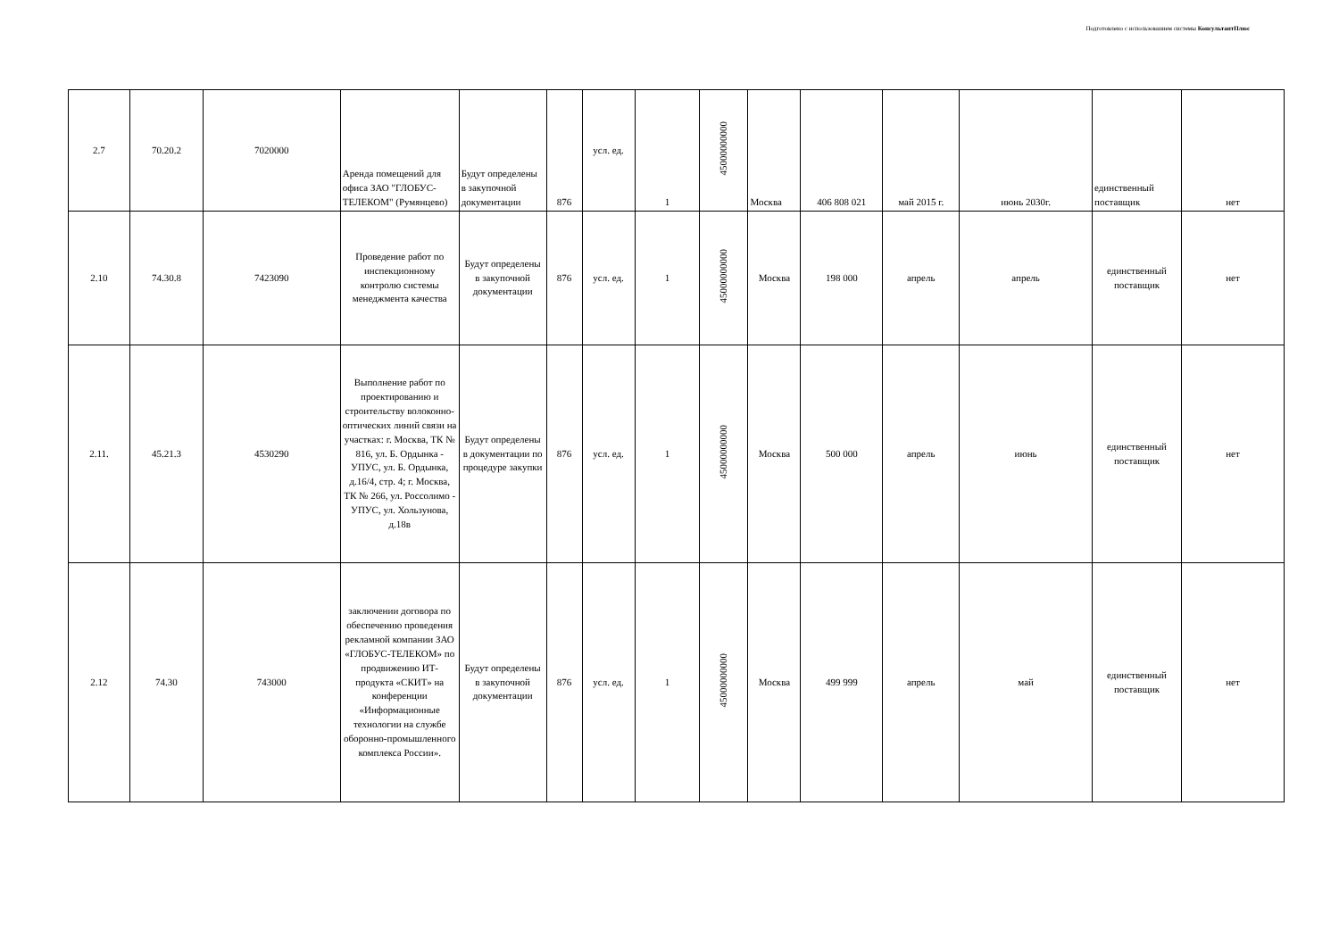Подготовлено с использованием системы КонсультантПлюс
| 2.7 | 70.20.2 | 7020000 | Аренда помещений для офиса ЗАО "ГЛОБУС-ТЕЛЕКОМ" (Румянцево) | Будут определены в закупочной документации | 876 | усл. ед. | 1 | 45000000000 | Москва | 406 808 021 | май 2015 г. | июнь 2030г. | единственный поставщик | нет |
| 2.10 | 74.30.8 | 7423090 | Проведение работ по инспекционному контролю системы менеджмента качества | Будут определены в закупочной документации | 876 | усл. ед. | 1 | 45000000000 | Москва | 198 000 | апрель | апрель | единственный поставщик | нет |
| 2.11. | 45.21.3 | 4530290 | Выполнение работ по проектированию и строительству волоконно-оптических линий связи на участках: г. Москва, ТК № 816, ул. Б. Ордынка - УПУС, ул. Б. Ордынка, д.16/4, стр. 4; г. Москва, ТК № 266, ул. Россолимо - УПУС, ул. Хользунова, д.18в | Будут определены в документации по процедуре закупки | 876 | усл. ед. | 1 | 45000000000 | Москва | 500 000 | апрель | июнь | единственный поставщик | нет |
| 2.12 | 74.30 | 743000 | заключении договора по обеспечению проведения рекламной компании ЗАО «ГЛОБУС-ТЕЛЕКОМ» по продвижению ИТ-продукта «СКИТ» на конференции «Информационные технологии на службе оборонно-промышленного комплекса России». | Будут определены в закупочной документации | 876 | усл. ед. | 1 | 45000000000 | Москва | 499 999 | апрель | май | единственный поставщик | нет |